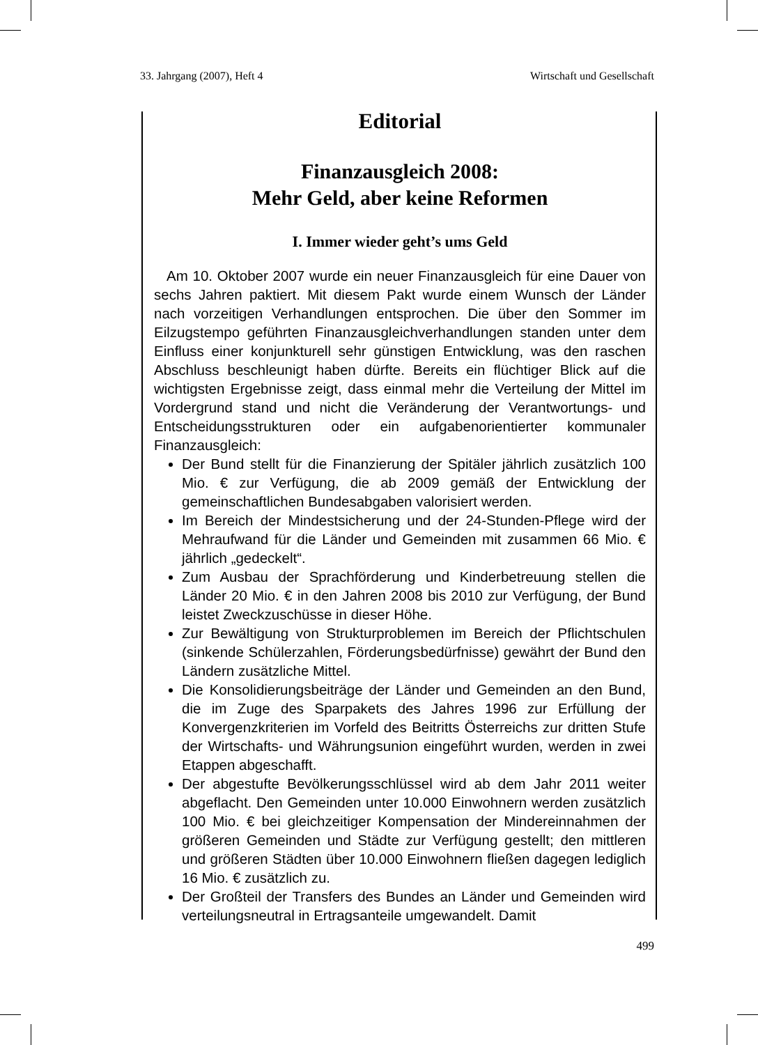33. Jahrgang (2007), Heft 4 Wirtschaft und Gesellschaft
Editorial
Finanzausgleich 2008:
Mehr Geld, aber keine Reformen
I. Immer wieder geht’s ums Geld
Am 10. Oktober 2007 wurde ein neuer Finanzausgleich für eine Dauer von sechs Jahren paktiert. Mit diesem Pakt wurde einem Wunsch der Länder nach vorzeitigen Verhandlungen entsprochen. Die über den Sommer im Eilzugstempo geführten Finanzausgleichverhandlungen standen unter dem Einfluss einer konjunkturell sehr günstigen Entwicklung, was den raschen Abschluss beschleunigt haben dürfte. Bereits ein flüchtiger Blick auf die wichtigsten Ergebnisse zeigt, dass einmal mehr die Verteilung der Mittel im Vordergrund stand und nicht die Veränderung der Verantwortungs- und Entscheidungsstrukturen oder ein aufgabenorientierter kommunaler Finanzausgleich:
Der Bund stellt für die Finanzierung der Spitäler jährlich zusätzlich 100 Mio. € zur Verfügung, die ab 2009 gemäß der Entwicklung der gemeinschaftlichen Bundesabgaben valorisiert werden.
Im Bereich der Mindestsicherung und der 24-Stunden-Pflege wird der Mehraufwand für die Länder und Gemeinden mit zusammen 66 Mio. € jährlich „gedeckelt“.
Zum Ausbau der Sprachförderung und Kinderbetreuung stellen die Länder 20 Mio. € in den Jahren 2008 bis 2010 zur Verfügung, der Bund leistet Zweckzuschüsse in dieser Höhe.
Zur Bewältigung von Strukturproblemen im Bereich der Pflichtschulen (sinkende Schülerzahlen, Förderungsbedürfnisse) gewährt der Bund den Ländern zusätzliche Mittel.
Die Konsolidierungsbeiträge der Länder und Gemeinden an den Bund, die im Zuge des Sparpakets des Jahres 1996 zur Erfüllung der Konvergenzkriterien im Vorfeld des Beitritts Österreichs zur dritten Stufe der Wirtschafts- und Währungsunion eingeführt wurden, werden in zwei Etappen abgeschafft.
Der abgestufte Bevölkerungsschlüssel wird ab dem Jahr 2011 weiter abgeflacht. Den Gemeinden unter 10.000 Einwohnern werden zusätzlich 100 Mio. € bei gleichzeitiger Kompensation der Mindereinnahmen der größeren Gemeinden und Städte zur Verfügung gestellt; den mittleren und größeren Städten über 10.000 Einwohnern fließen dagegen lediglich 16 Mio. € zusätzlich zu.
Der Großteil der Transfers des Bundes an Länder und Gemeinden wird verteilungsneutral in Ertragsanteile umgewandelt. Damit
499